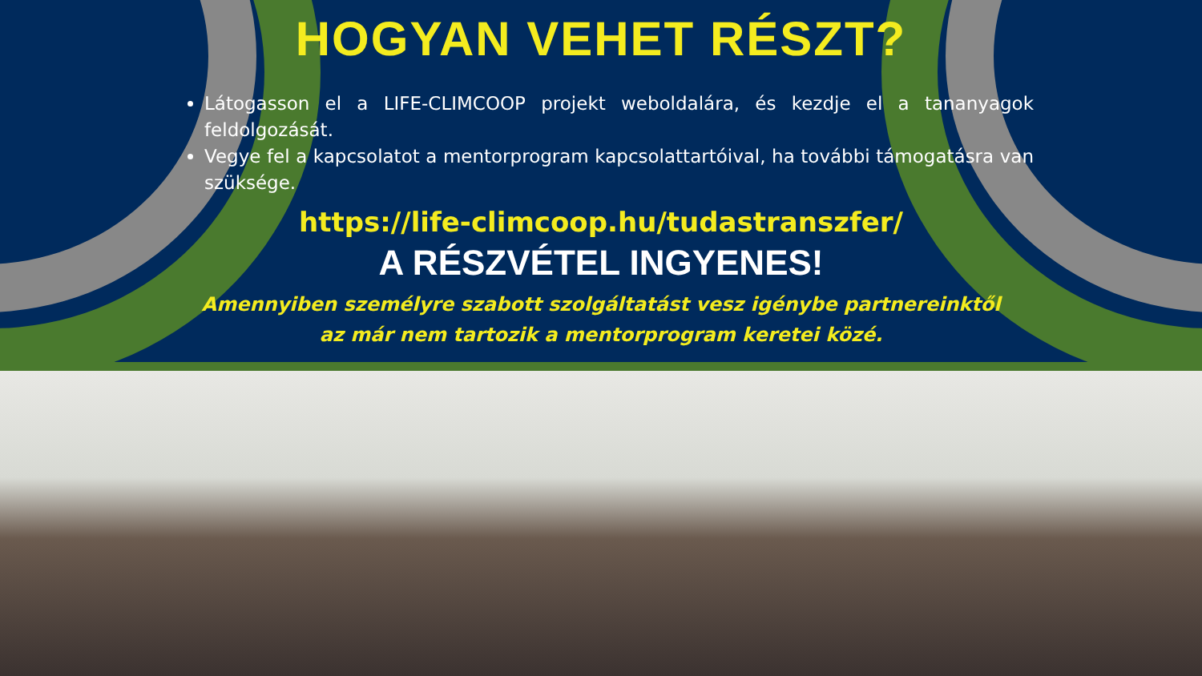HOGYAN VEHET RÉSZT?
Látogasson el a LIFE-CLIMCOOP projekt weboldalára, és kezdje el a tananyagok feldolgozását.
Vegye fel a kapcsolatot a mentorprogram kapcsolattartóival, ha további támogatásra van szüksége.
https://life-climcoop.hu/tudastranszfer/
A RÉSZVÉTEL INGYENES!
Amennyiben személyre szabott szolgáltatást vesz igénybe partnereinktől az már nem tartozik a mentorprogram keretei közé.